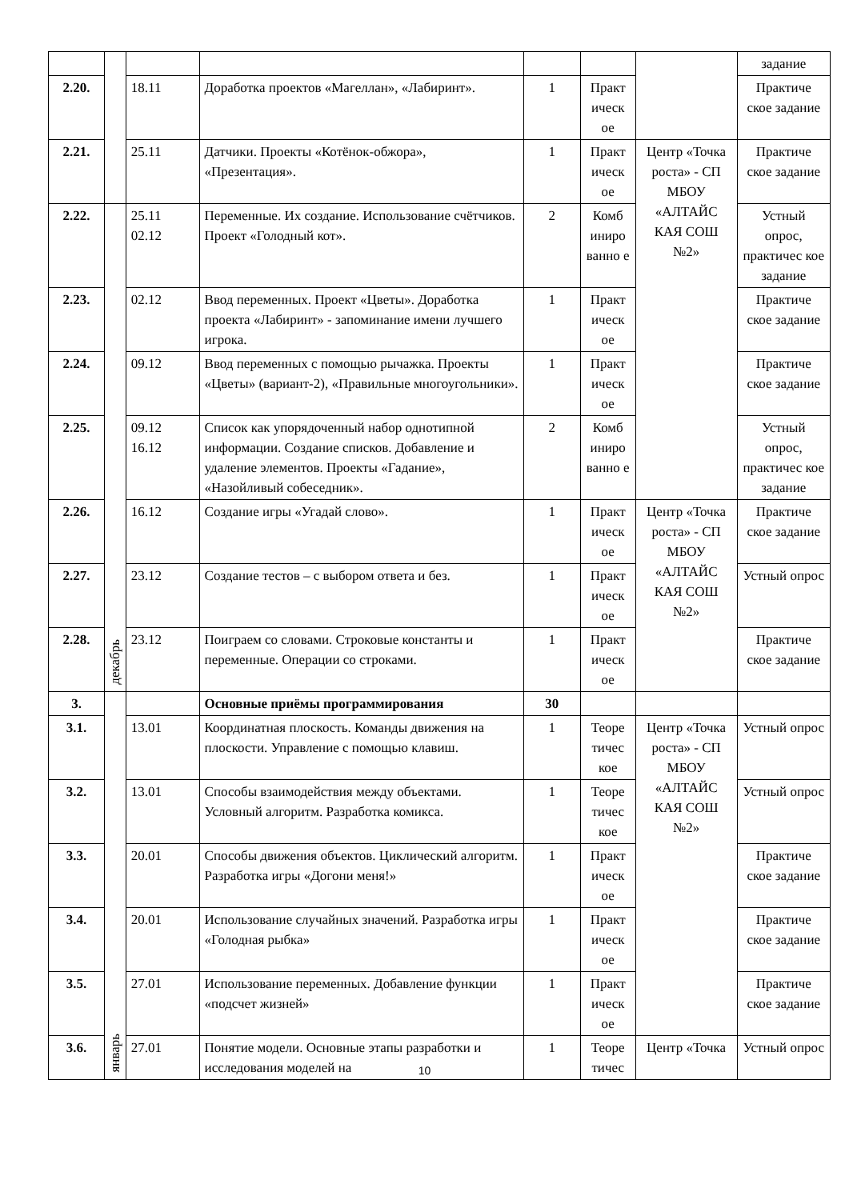| | | | | | | | задание |
| 2.20. | | 18.11 | Доработка проектов «Магеллан», «Лабиринт». | 1 | Практ ическ ое | | Практиче ское задание |
| 2.21. | | 25.11 | Датчики. Проекты «Котёнок-обжора», «Презентация». | 1 | Практ ическ ое | Центр «Точка роста» - СП МБОУ «АЛТАЙС КАЯ СОШ №2» | Практиче ское задание |
| 2.22. | декабрь | 25.11 02.12 | Переменные. Их создание. Использование счётчиков. Проект «Голодный кот». | 2 | Комб иниро ванно е | | Устный опрос, практичес кое задание |
| 2.23. | | 02.12 | Ввод переменных. Проект «Цветы». Доработка проекта «Лабиринт» - запоминание имени лучшего игрока. | 1 | Практ ическ ое | | Практиче ское задание |
| 2.24. | | 09.12 | Ввод переменных с помощью рычажка. Проекты «Цветы» (вариант-2), «Правильные многоугольники». | 1 | Практ ическ ое | | Практиче ское задание |
| 2.25. | | 09.12 16.12 | Список как упорядоченный набор однотипной информации. Создание списков. Добавление и удаление элементов. Проекты «Гадание», «Назойливый собеседник». | 2 | Комб иниро ванно е | | Устный опрос, практичес кое задание |
| 2.26. | | 16.12 | Создание игры «Угадай слово». | 1 | Практ ическ ое | Центр «Точка роста» - СП МБОУ «АЛТАЙС КАЯ СОШ №2» | Практиче ское задание |
| 2.27. | | 23.12 | Создание тестов – с выбором ответа и без. | 1 | Практ ическ ое | | Устный опрос |
| 2.28. | | 23.12 | Поиграем со словами. Строковые константы и переменные. Операции со строками. | 1 | Практ ическ ое | | Практиче ское задание |
| 3. | январь | | Основные приёмы программирования | 30 | | | |
| 3.1. | | 13.01 | Координатная плоскость. Команды движения на плоскости. Управление с помощью клавиш. | 1 | Теоре тичес кое | Центр «Точка роста» - СП МБОУ «АЛТАЙС КАЯ СОШ №2» | Устный опрос |
| 3.2. | | 13.01 | Способы взаимодействия между объектами. Условный алгоритм. Разработка комикса. | 1 | Теоре тичес кое | | Устный опрос |
| 3.3. | | 20.01 | Способы движения объектов. Циклический алгоритм. Разработка игры «Догони меня!» | 1 | Практ ическ ое | | Практиче ское задание |
| 3.4. | | 20.01 | Использование случайных значений. Разработка игры «Голодная рыбка» | 1 | Практ ическ ое | | Практиче ское задание |
| 3.5. | | 27.01 | Использование переменных. Добавление функции «подсчет жизней» | 1 | Практ ическ ое | | Практиче ское задание |
| 3.6. | | 27.01 | Понятие модели. Основные этапы разработки и исследования моделей на | 1 | Теоре тичес | Центр «Точка | Устный опрос |
10